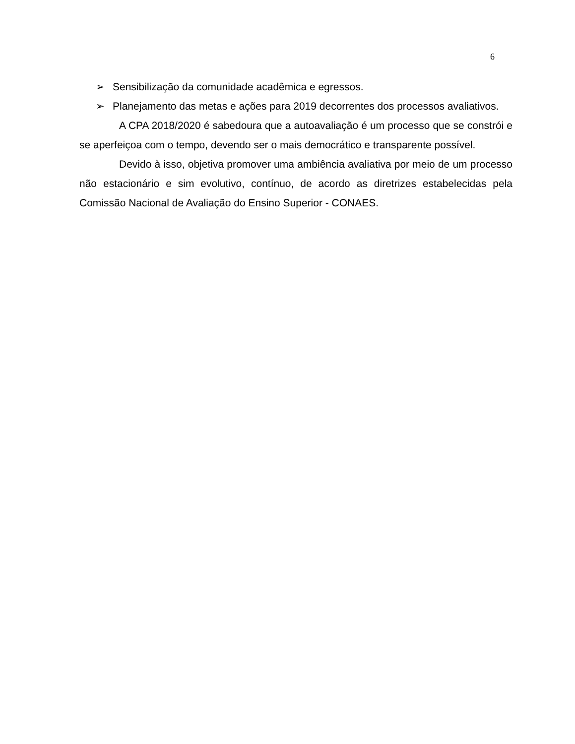6
➢ Sensibilização da comunidade acadêmica e egressos.
➢ Planejamento das metas e ações para 2019 decorrentes dos processos avaliativos.
A CPA 2018/2020 é sabedoura que a autoavaliação é um processo que se constrói e se aperfeiçoa com o tempo, devendo ser o mais democrático e transparente possível.
Devido à isso, objetiva promover uma ambiência avaliativa por meio de um processo não estacionário e sim evolutivo, contínuo, de acordo as diretrizes estabelecidas pela Comissão Nacional de Avaliação do Ensino Superior - CONAES.